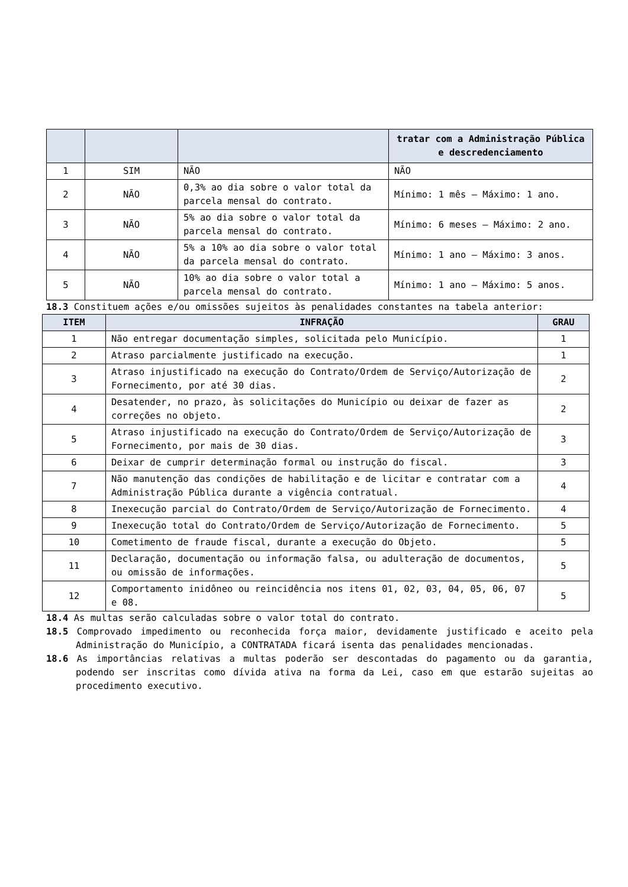| | | | tratar com a Administração Pública e descredenciamento |
| 1 | SIM | NÃO | NÃO |
| 2 | NÃO | 0,3% ao dia sobre o valor total da parcela mensal do contrato. | Mínimo: 1 mês – Máximo: 1 ano. |
| 3 | NÃO | 5% ao dia sobre o valor total da parcela mensal do contrato. | Mínimo: 6 meses – Máximo: 2 ano. |
| 4 | NÃO | 5% a 10% ao dia sobre o valor total da parcela mensal do contrato. | Mínimo: 1 ano – Máximo: 3 anos. |
| 5 | NÃO | 10% ao dia sobre o valor total a parcela mensal do contrato. | Mínimo: 1 ano – Máximo: 5 anos. |
18.3 Constituem ações e/ou omissões sujeitos às penalidades constantes na tabela anterior:
| ITEM | INFRAÇÃO | GRAU |
| --- | --- | --- |
| 1 | Não entregar documentação simples, solicitada pelo Município. | 1 |
| 2 | Atraso parcialmente justificado na execução. | 1 |
| 3 | Atraso injustificado na execução do Contrato/Ordem de Serviço/Autorização de Fornecimento, por até 30 dias. | 2 |
| 4 | Desatender, no prazo, às solicitações do Município ou deixar de fazer as correções no objeto. | 2 |
| 5 | Atraso injustificado na execução do Contrato/Ordem de Serviço/Autorização de Fornecimento, por mais de 30 dias. | 3 |
| 6 | Deixar de cumprir determinação formal ou instrução do fiscal. | 3 |
| 7 | Não manutenção das condições de habilitação e de licitar e contratar com a Administração Pública durante a vigência contratual. | 4 |
| 8 | Inexecução parcial do Contrato/Ordem de Serviço/Autorização de Fornecimento. | 4 |
| 9 | Inexecução total do Contrato/Ordem de Serviço/Autorização de Fornecimento. | 5 |
| 10 | Cometimento de fraude fiscal, durante a execução do Objeto. | 5 |
| 11 | Declaração, documentação ou informação falsa, ou adulteração de documentos, ou omissão de informações. | 5 |
| 12 | Comportamento inidôneo ou reincidência nos itens 01, 02, 03, 04, 05, 06, 07 e 08. | 5 |
18.4 As multas serão calculadas sobre o valor total do contrato.
18.5 Comprovado impedimento ou reconhecida força maior, devidamente justificado e aceito pela Administração do Município, a CONTRATADA ficará isenta das penalidades mencionadas.
18.6 As importâncias relativas a multas poderão ser descontadas do pagamento ou da garantia, podendo ser inscritas como dívida ativa na forma da Lei, caso em que estarão sujeitas ao procedimento executivo.